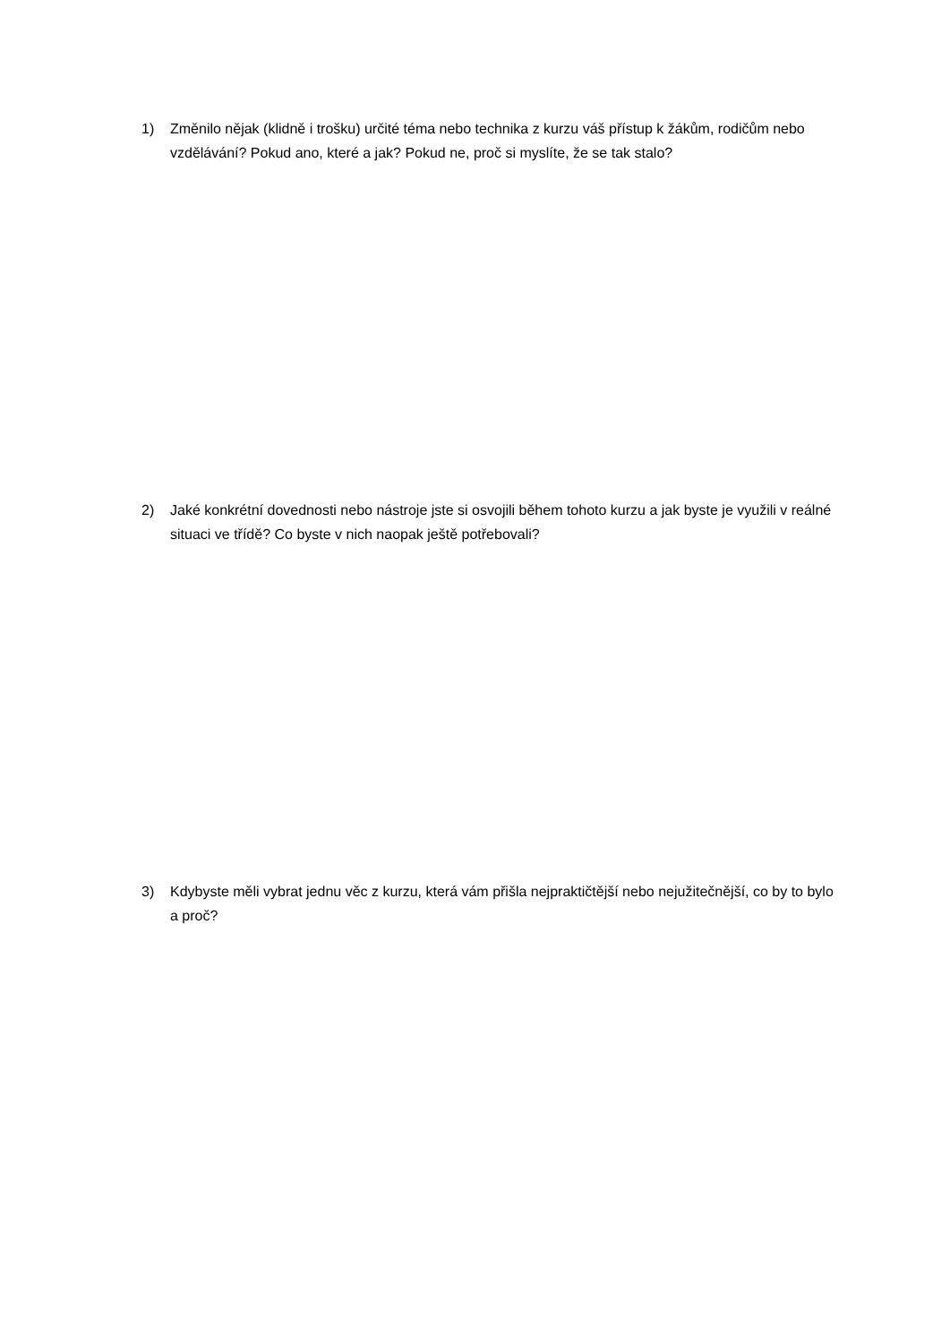1) Změnilo nějak (klidně i trošku) určité téma nebo technika z kurzu váš přístup k žákům, rodičům nebo vzdělávání? Pokud ano, které a jak? Pokud ne, proč si myslíte, že se tak stalo?
2) Jaké konkrétní dovednosti nebo nástroje jste si osvojili během tohoto kurzu a jak byste je využili v reálné situaci ve třídě? Co byste v nich naopak ještě potřebovali?
3) Kdybyste měli vybrat jednu věc z kurzu, která vám přišla nejpraktičtější nebo nejužitečnější, co by to bylo a proč?